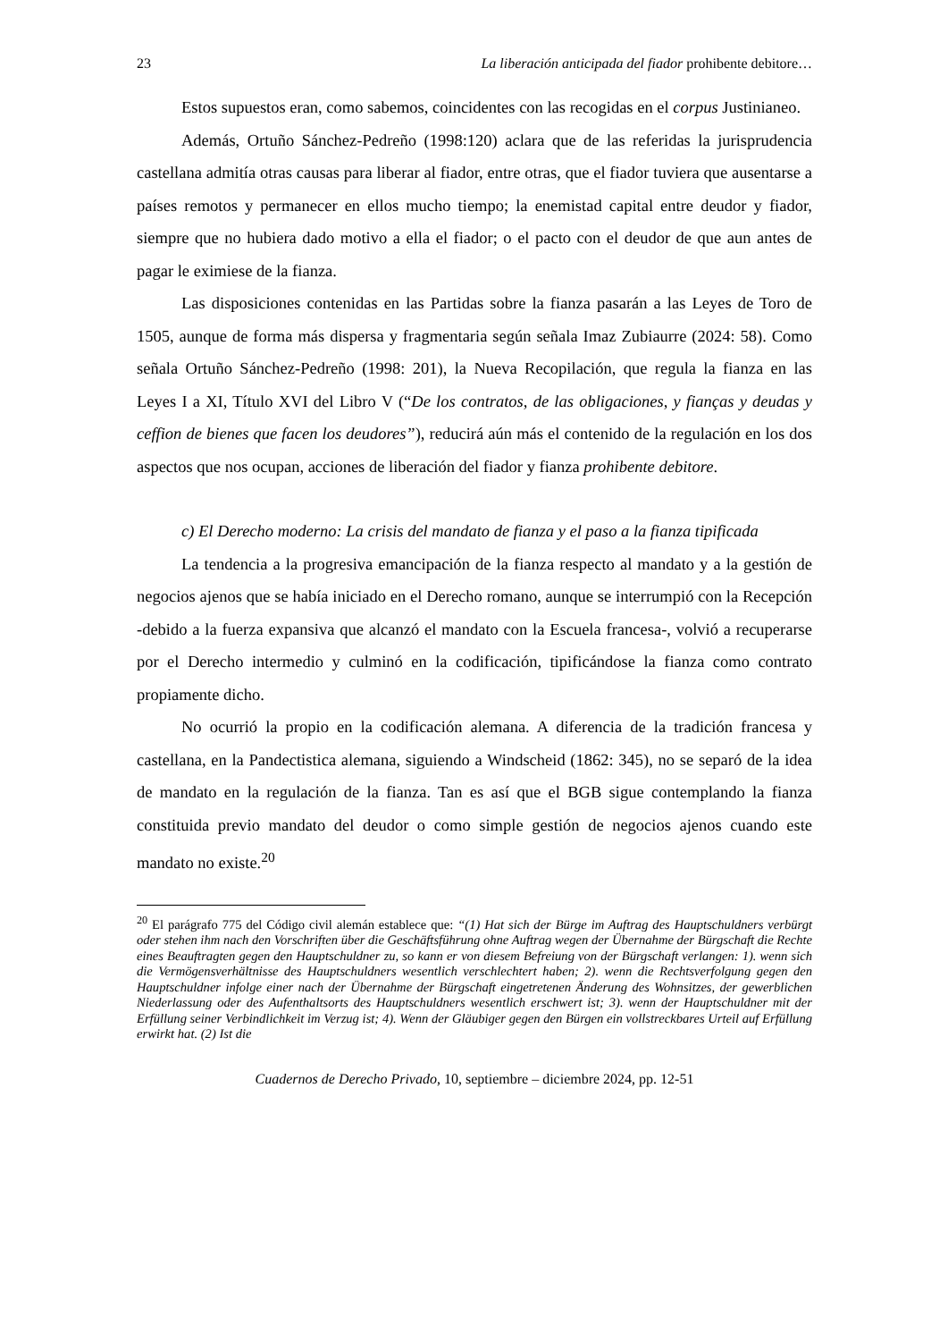23 La liberación anticipada del fiador prohibente debitore…
Estos supuestos eran, como sabemos, coincidentes con las recogidas en el corpus Justinianeo.
Además, Ortuño Sánchez-Pedreño (1998:120) aclara que de las referidas la jurisprudencia castellana admitía otras causas para liberar al fiador, entre otras, que el fiador tuviera que ausentarse a países remotos y permanecer en ellos mucho tiempo; la enemistad capital entre deudor y fiador, siempre que no hubiera dado motivo a ella el fiador; o el pacto con el deudor de que aun antes de pagar le eximiese de la fianza.
Las disposiciones contenidas en las Partidas sobre la fianza pasarán a las Leyes de Toro de 1505, aunque de forma más dispersa y fragmentaria según señala Imaz Zubiaurre (2024: 58). Como señala Ortuño Sánchez-Pedreño (1998: 201), la Nueva Recopilación, que regula la fianza en las Leyes I a XI, Título XVI del Libro V (“De los contratos, de las obligaciones, y fianças y deudas y ceffion de bienes que facen los deudores”), reducirá aún más el contenido de la regulación en los dos aspectos que nos ocupan, acciones de liberación del fiador y fianza prohibente debitore.
c) El Derecho moderno: La crisis del mandato de fianza y el paso a la fianza tipificada
La tendencia a la progresiva emancipación de la fianza respecto al mandato y a la gestión de negocios ajenos que se había iniciado en el Derecho romano, aunque se interrumpió con la Recepción -debido a la fuerza expansiva que alcanzó el mandato con la Escuela francesa-, volvió a recuperarse por el Derecho intermedio y culminó en la codificación, tipificándose la fianza como contrato propiamente dicho.
No ocurrió la propio en la codificación alemana. A diferencia de la tradición francesa y castellana, en la Pandectistica alemana, siguiendo a Windscheid (1862: 345), no se separó de la idea de mandato en la regulación de la fianza. Tan es así que el BGB sigue contemplando la fianza constituida previo mandato del deudor o como simple gestión de negocios ajenos cuando este mandato no existe.<sup>20</sup>
<sup>20</sup> El parágrafo 775 del Código civil alemán establece que: “(1) Hat sich der Bürge im Auftrag des Hauptschuldners verbürgt oder stehen ihm nach den Vorschriften über die Geschäftsführung ohne Auftrag wegen der Übernahme der Bürgschaft die Rechte eines Beauftragten gegen den Hauptschuldner zu, so kann er von diesem Befreiung von der Bürgschaft verlangen: 1). wenn sich die Vermögensverhältnisse des Hauptschuldners wesentlich verschlechtert haben; 2). wenn die Rechtsverfolgung gegen den Hauptschuldner infolge einer nach der Übernahme der Bürgschaft eingetretenen Änderung des Wohnsitzes, der gewerblichen Niederlassung oder des Aufenthaltsorts des Hauptschuldners wesentlich erschwert ist; 3). wenn der Hauptschuldner mit der Erfüllung seiner Verbindlichkeit im Verzug ist; 4). Wenn der Gläubiger gegen den Bürgen ein vollstreckbares Urteil auf Erfüllung erwirkt hat. (2) Ist die
Cuadernos de Derecho Privado, 10, septiembre – diciembre 2024, pp. 12-51